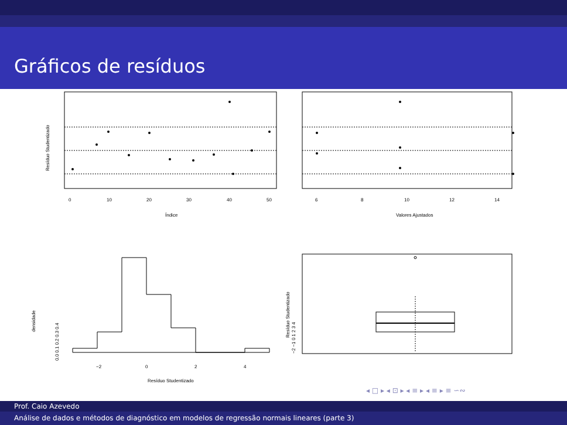Gráficos de resíduos
0
10
20
30
40
50
Índice
Resíduo Studentizado
6
8
10
12
14
Valores Ajustados
−2
0
2
4
Resíduo Studentizado
0.0 0.1 0.2 0.3 0.4
densidade
−2 −1 0 1 2 3 4
Resíduo Studentizado
◂ □ ▸ ◂ ⊡ ▸ ◂ ≡ ▸ ◂ ≡ ▸ ≡ ∽∾
Prof. Caio Azevedo
Análise de dados e métodos de diagnóstico em modelos de regressão normais lineares (parte 3)